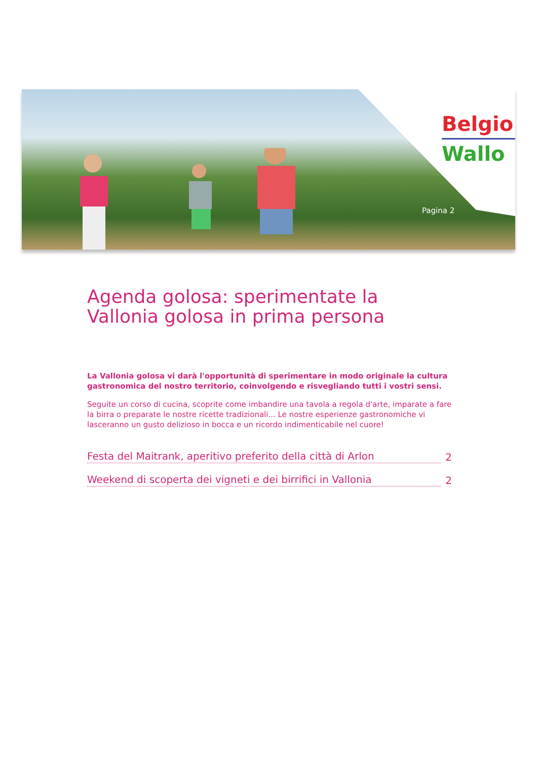Belgio
Wallo
Pagina 2
Agenda golosa: sperimentate la Vallonia golosa in prima persona
La Vallonia golosa vi darà l'opportunità di sperimentare in modo originale la cultura gastronomica del nostro territorio, coinvolgendo e risvegliando tutti i vostri sensi.
Seguite un corso di cucina, scoprite come imbandire una tavola a regola d'arte, imparate a fare la birra o preparate le nostre ricette tradizionali... Le nostre esperienze gastronomiche vi lasceranno un gusto delizioso in bocca e un ricordo indimenticabile nel cuore!
Festa del Maitrank, aperitivo preferito della città di Arlon 2
Weekend di scoperta dei vigneti e dei birrifici in Vallonia 2